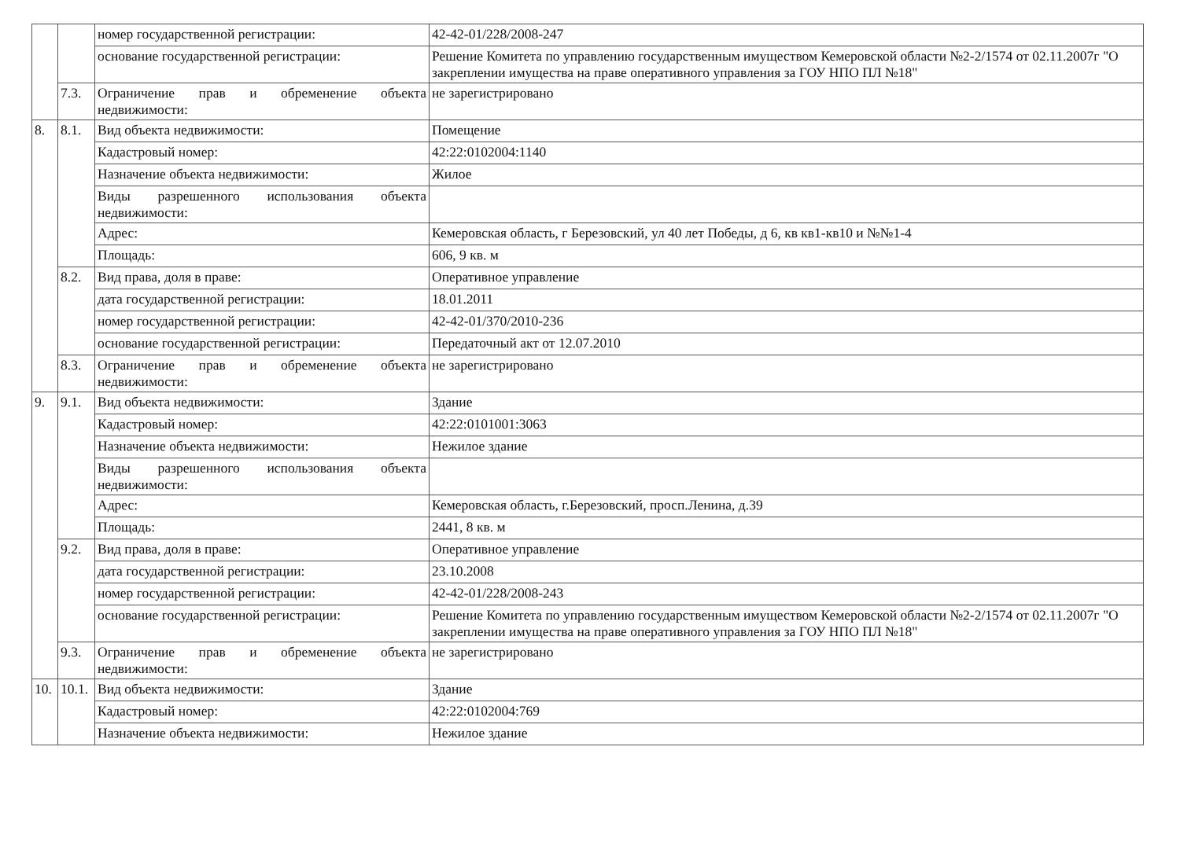| | | номер государственной регистрации: | 42-42-01/228/2008-247 |
| | | основание государственной регистрации: | Решение Комитета по управлению государственным имуществом Кемеровской области №2-2/1574 от 02.11.2007г "О закреплении имущества на праве оперативного управления за ГОУ НПО ПЛ №18" |
| | 7.3. | Ограничение прав и обременение объекта недвижимости: | не зарегистрировано |
| 8. | 8.1. | Вид объекта недвижимости: | Помещение |
| | | Кадастровый номер: | 42:22:0102004:1140 |
| | | Назначение объекта недвижимости: | Жилое |
| | | Виды разрешенного использования объекта недвижимости: | |
| | | Адрес: | Кемеровская область, г Березовский, ул 40 лет Победы, д 6, кв кв1-кв10 и №№1-4 |
| | | Площадь: | 606, 9 кв. м |
| | 8.2. | Вид права, доля в праве: | Оперативное управление |
| | | дата государственной регистрации: | 18.01.2011 |
| | | номер государственной регистрации: | 42-42-01/370/2010-236 |
| | | основание государственной регистрации: | Передаточный акт от 12.07.2010 |
| | 8.3. | Ограничение прав и обременение объекта недвижимости: | не зарегистрировано |
| 9. | 9.1. | Вид объекта недвижимости: | Здание |
| | | Кадастровый номер: | 42:22:0101001:3063 |
| | | Назначение объекта недвижимости: | Нежилое здание |
| | | Виды разрешенного использования объекта недвижимости: | |
| | | Адрес: | Кемеровская область, г.Березовский, просп.Ленина, д.39 |
| | | Площадь: | 2441, 8 кв. м |
| | 9.2. | Вид права, доля в праве: | Оперативное управление |
| | | дата государственной регистрации: | 23.10.2008 |
| | | номер государственной регистрации: | 42-42-01/228/2008-243 |
| | | основание государственной регистрации: | Решение Комитета по управлению государственным имуществом Кемеровской области №2-2/1574 от 02.11.2007г "О закреплении имущества на праве оперативного управления за ГОУ НПО ПЛ №18" |
| | 9.3. | Ограничение прав и обременение объекта недвижимости: | не зарегистрировано |
| 10. | 10.1. | Вид объекта недвижимости: | Здание |
| | | Кадастровый номер: | 42:22:0102004:769 |
| | | Назначение объекта недвижимости: | Нежилое здание |